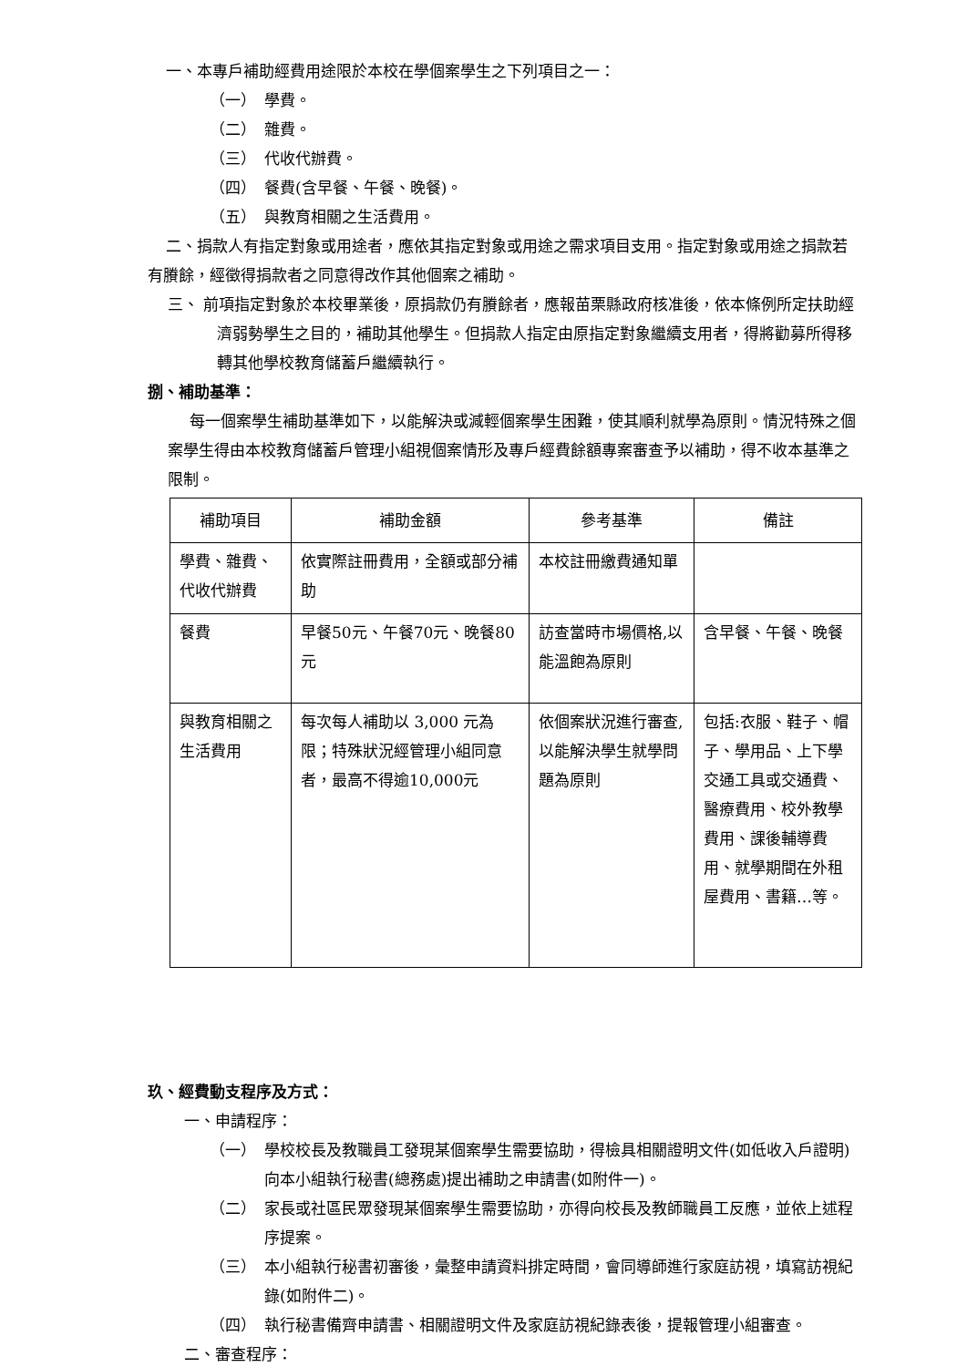一、本專戶補助經費用途限於本校在學個案學生之下列項目之一：
（一）　學費。
（二）　雜費。
（三）　代收代辦費。
（四）　餐費(含早餐、午餐、晚餐)。
（五）　與教育相關之生活費用。
二、捐款人有指定對象或用途者，應依其指定對象或用途之需求項目支用。指定對象或用途之捐款若有賸餘，經徵得捐款者之同意得改作其他個案之補助。
三、 前項指定對象於本校畢業後，原捐款仍有賸餘者，應報苗栗縣政府核准後，依本條例所定扶助經濟弱勢學生之目的，補助其他學生。但捐款人指定由原指定對象繼續支用者，得將勸募所得移轉其他學校教育儲蓄戶繼續執行。
捌、補助基準：
每一個案學生補助基準如下，以能解決或減輕個案學生困難，使其順利就學為原則。情況特殊之個案學生得由本校教育儲蓄戶管理小組視個案情形及專戶經費餘額專案審查予以補助，得不收本基準之限制。
| 補助項目 | 補助金額 | 參考基準 | 備註 |
| --- | --- | --- | --- |
| 學費、雜費、代收代辦費 | 依實際註冊費用，全額或部分補助 | 本校註冊繳費通知單 | |
| 餐費 | 早餐50元、午餐70元、晚餐80元 | 訪查當時市場價格,以能溫飽為原則 | 含早餐、午餐、晚餐 |
| 與教育相關之生活費用 | 每次每人補助以 3,000 元為限；特殊狀況經管理小組同意者，最高不得逾10,000元 | 依個案狀況進行審查,以能解決學生就學問題為原則 | 包括:衣服、鞋子、帽子、學用品、上下學交通工具或交通費、醫療費用、校外教學費用、課後輔導費用、就學期間在外租屋費用、書籍…等。 |
玖、經費動支程序及方式：
一、申請程序：
（一）　學校校長及教職員工發現某個案學生需要協助，得檢具相關證明文件(如低收入戶證明)向本小組執行秘書(總務處)提出補助之申請書(如附件一)。
（二）　家長或社區民眾發現某個案學生需要協助，亦得向校長及教師職員工反應，並依上述程序提案。
（三）　本小組執行秘書初審後，彙整申請資料排定時間，會同導師進行家庭訪視，填寫訪視紀錄(如附件二)。
（四）　執行秘書備齊申請書、相關證明文件及家庭訪視紀錄表後，提報管理小組審查。
二、審查程序：